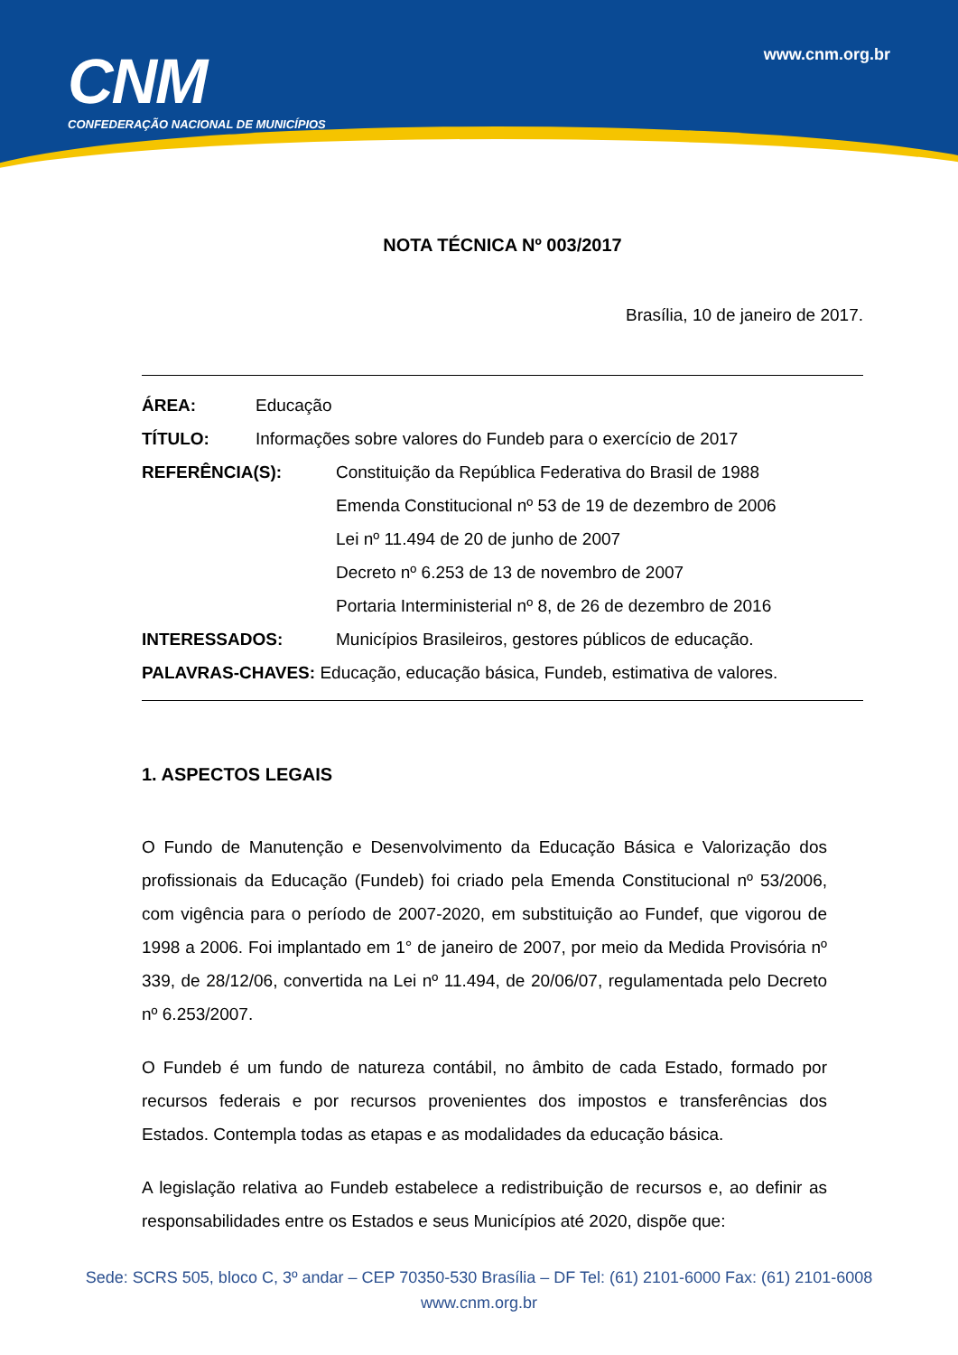CNM
CONFEDERAÇÃO NACIONAL DE MUNICÍPIOS
www.cnm.org.br
NOTA TÉCNICA Nº 003/2017
Brasília, 10 de janeiro de 2017.
ÁREA: Educação
TÍTULO: Informações sobre valores do Fundeb para o exercício de 2017
REFERÊNCIA(S): Constituição da República Federativa do Brasil de 1988
Emenda Constitucional nº 53 de 19 de dezembro de 2006
Lei nº 11.494 de 20 de junho de 2007
Decreto nº 6.253 de 13 de novembro de 2007
Portaria Interministerial nº 8, de 26 de dezembro de 2016
INTERESSADOS: Municípios Brasileiros, gestores públicos de educação.
PALAVRAS-CHAVES: Educação, educação básica, Fundeb, estimativa de valores.
1. ASPECTOS LEGAIS
O Fundo de Manutenção e Desenvolvimento da Educação Básica e Valorização dos profissionais da Educação (Fundeb) foi criado pela Emenda Constitucional nº 53/2006, com vigência para o período de 2007-2020, em substituição ao Fundef, que vigorou de 1998 a 2006. Foi implantado em 1° de janeiro de 2007, por meio da Medida Provisória nº 339, de 28/12/06, convertida na Lei nº 11.494, de 20/06/07, regulamentada pelo Decreto nº 6.253/2007.
O Fundeb é um fundo de natureza contábil, no âmbito de cada Estado, formado por recursos federais e por recursos provenientes dos impostos e transferências dos Estados. Contempla todas as etapas e as modalidades da educação básica.
A legislação relativa ao Fundeb estabelece a redistribuição de recursos e, ao definir as responsabilidades entre os Estados e seus Municípios até 2020, dispõe que:
Sede: SCRS 505, bloco C, 3º andar – CEP 70350-530 Brasília – DF Tel: (61) 2101-6000 Fax: (61) 2101-6008
www.cnm.org.br